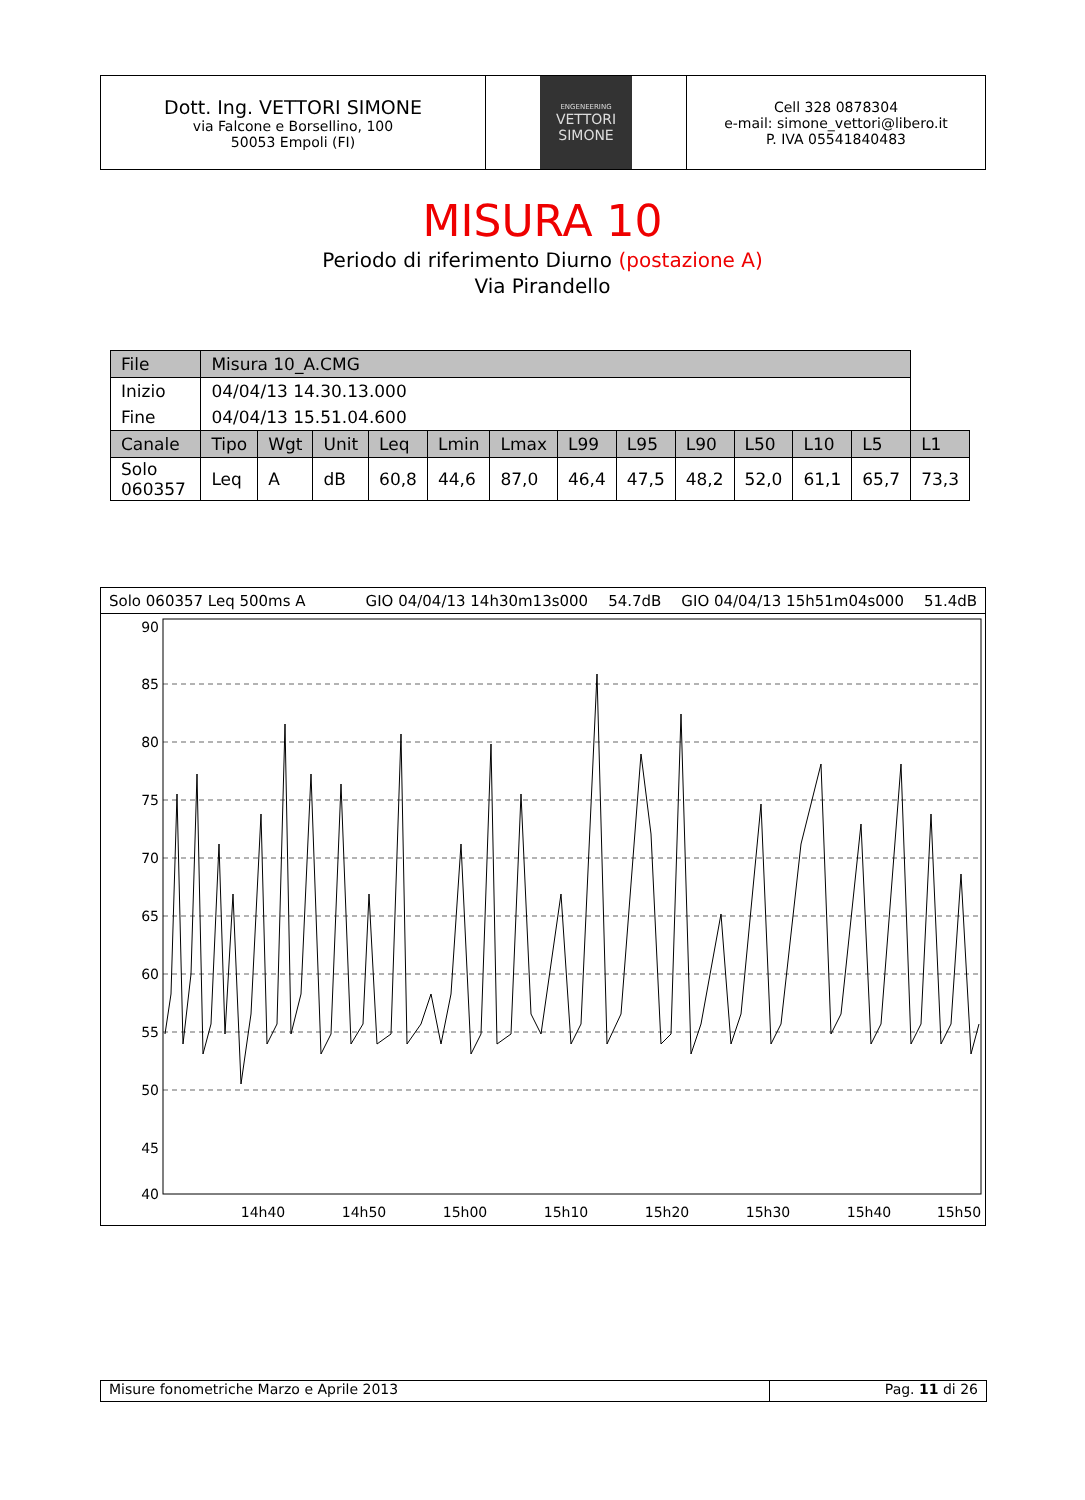Dott. Ing. VETTORI SIMONE
via Falcone e Borsellino, 100
50053 Empoli (FI)
ENGENEERING
VETTORI
SIMONE
Cell 328 0878304
e-mail: simone_vettori@libero.it
P. IVA 05541840483
MISURA 10
Periodo di riferimento Diurno (postazione A)
Via Pirandello
| File | Misura 10_A.CMG | | | | | | | | | | | | |
| Inizio | 04/04/13 14.30.13.000 | | | | | | | | | | | | |
| Fine | 04/04/13 15.51.04.600 | | | | | | | | | | | | |
| Canale | Tipo | Wgt | Unit | Leq | Lmin | Lmax | L99 | L95 | L90 | L50 | L10 | L5 | L1 |
| Solo 060357 | Leq | A | dB | 60,8 | 44,6 | 87,0 | 46,4 | 47,5 | 48,2 | 52,0 | 61,1 | 65,7 | 73,3 |
Solo 060357 Leq 500ms A GIO 04/04/13 14h30m13s000 54.7dB GIO 04/04/13 15h51m04s000 51.4dB
90
85
80
75
70
65
60
55
50
45
40
14h40
14h50
15h00
15h10
15h20
15h30
15h40
15h50
Misure fonometriche Marzo e Aprile 2013 Pag. 11 di 26